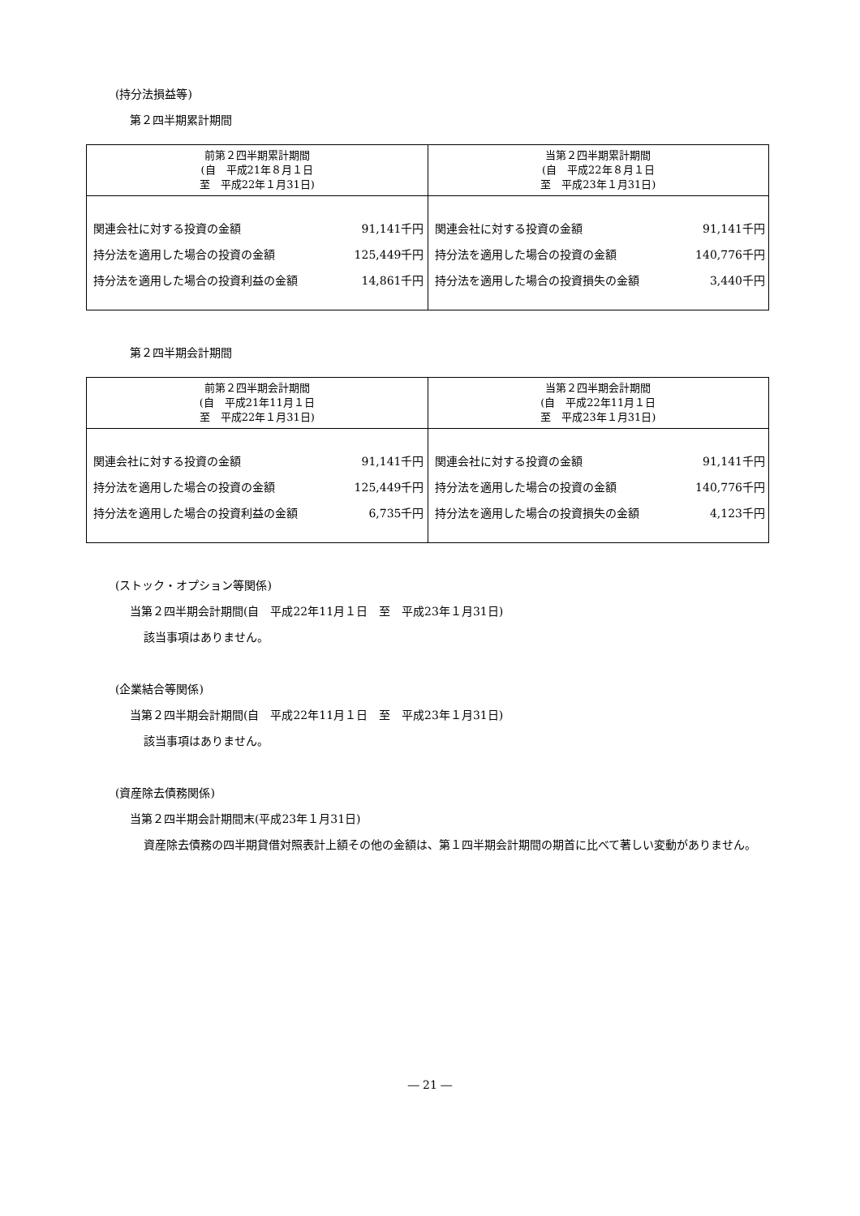(持分法損益等)
第２四半期累計期間
| 前第２四半期累計期間 (自 平成21年８月１日 至 平成22年１月31日) | 当第２四半期累計期間 (自 平成22年８月１日 至 平成23年１月31日) |
| --- | --- |
| 関連会社に対する投資の金額 91,141千円 持分法を適用した場合の投資の金額 125,449千円 持分法を適用した場合の投資利益の金額 14,861千円 | 関連会社に対する投資の金額 91,141千円 持分法を適用した場合の投資の金額 140,776千円 持分法を適用した場合の投資損失の金額 3,440千円 |
第２四半期会計期間
| 前第２四半期会計期間 (自 平成21年11月１日 至 平成22年１月31日) | 当第２四半期会計期間 (自 平成22年11月１日 至 平成23年１月31日) |
| --- | --- |
| 関連会社に対する投資の金額 91,141千円 持分法を適用した場合の投資の金額 125,449千円 持分法を適用した場合の投資利益の金額 6,735千円 | 関連会社に対する投資の金額 91,141千円 持分法を適用した場合の投資の金額 140,776千円 持分法を適用した場合の投資損失の金額 4,123千円 |
(ストック・オプション等関係)
当第２四半期会計期間(自　平成22年11月１日　至　平成23年１月31日)
該当事項はありません。
(企業結合等関係)
当第２四半期会計期間(自　平成22年11月１日　至　平成23年１月31日)
該当事項はありません。
(資産除去債務関係)
当第２四半期会計期間末(平成23年１月31日)
資産除去債務の四半期貸借対照表計上額その他の金額は、第１四半期会計期間の期首に比べて著しい変動がありません。
― 21 ―